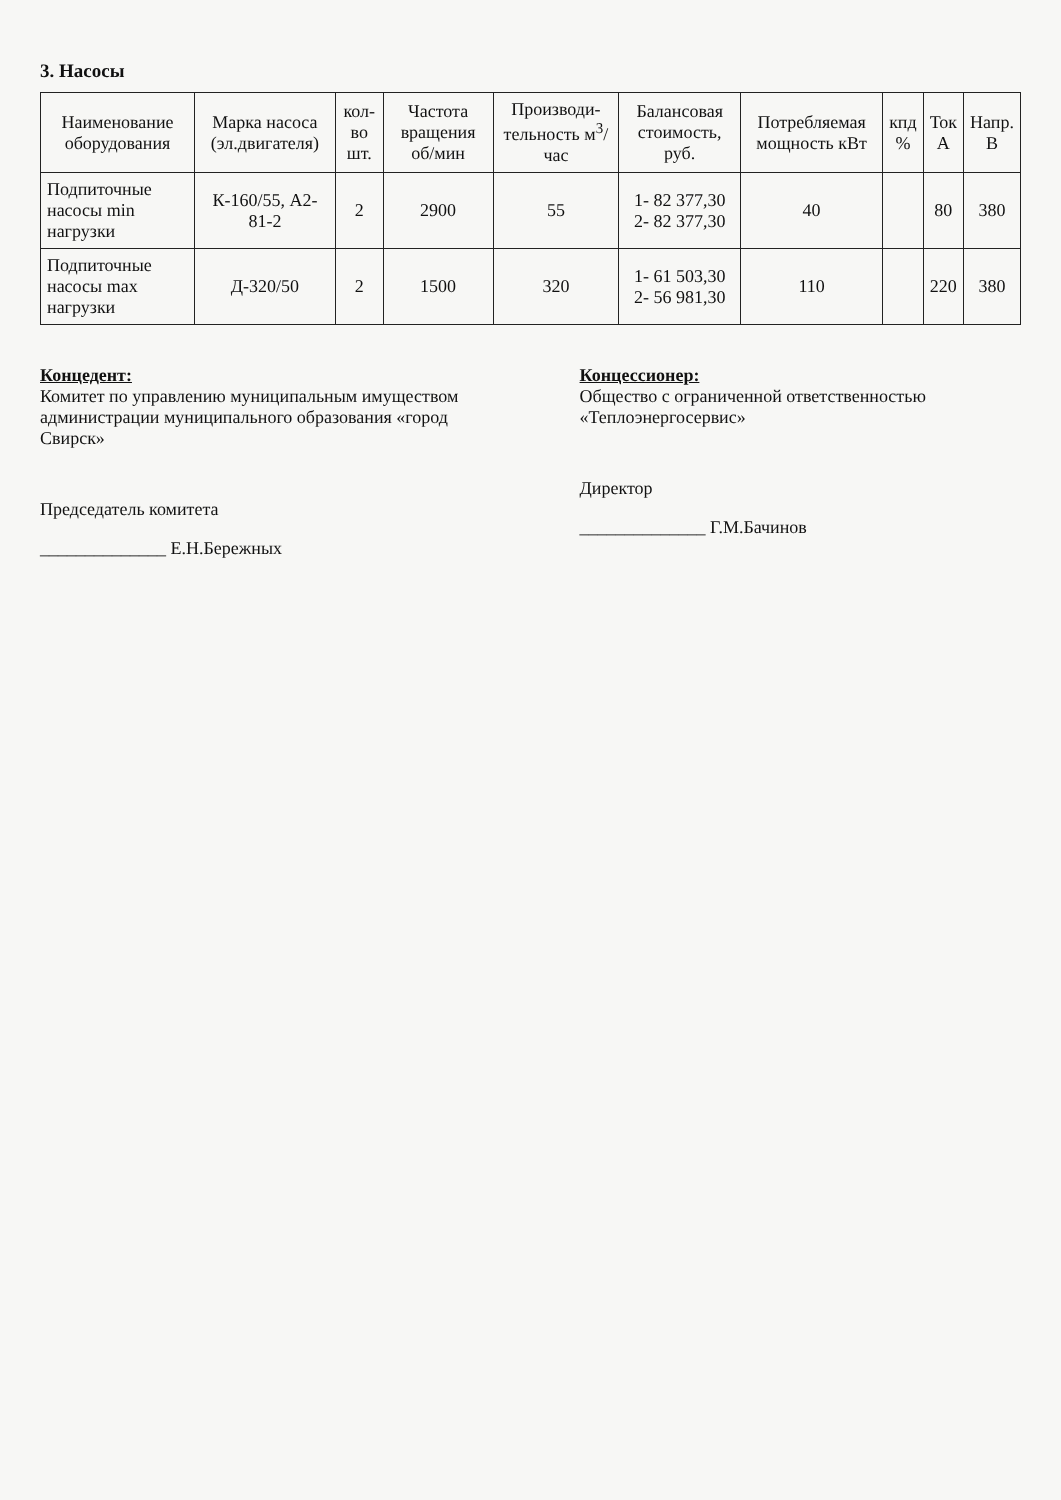3. Насосы
| Наименование оборудования | Марка насоса (эл.двигателя) | кол-во шт. | Частота вращения об/мин | Производи-тельность м<sup>3</sup>/час | Балансовая стоимость, руб. | Потребляемая мощность кВт | кпд % | Ток А | Напр. В |
| --- | --- | --- | --- | --- | --- | --- | --- | --- | --- |
| Подпиточные насосы min нагрузки | К-160/55, А2-81-2 | 2 | 2900 | 55 | 1- 82 377,30 2- 82 377,30 | 40 | | 80 | 380 |
| Подпиточные насосы max нагрузки | Д-320/50 | 2 | 1500 | 320 | 1- 61 503,30 2- 56 981,30 | 110 | | 220 | 380 |
Концедент:
Комитет по управлению муниципальным имуществом администрации муниципального образования «город Свирск»
Председатель комитета
______________ Е.Н.Бережных
Концессионер:
Общество с ограниченной ответственностью «Теплоэнергосервис»
Директор
______________ Г.М.Бачинов